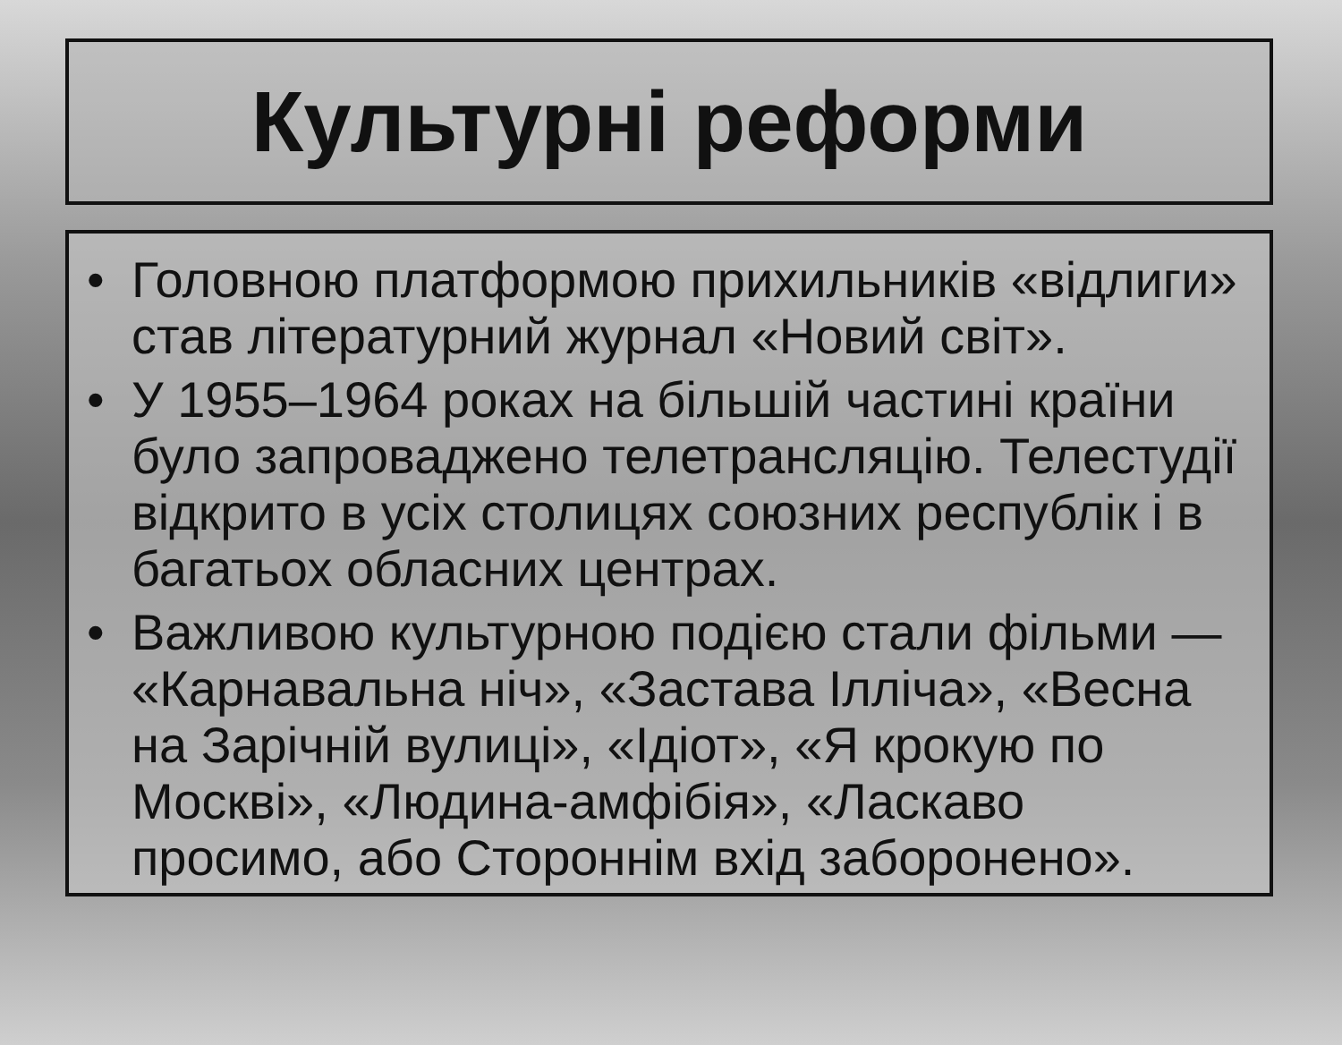Культурні реформи
• Головною платформою прихильників «відлиги» став літературний журнал «Новий світ».
• У 1955–1964 роках на більшій частині країни було запроваджено телетрансляцію. Телестудії відкрито в усіх столицях союзних республік і в багатьох обласних центрах.
• Важливою культурною подією стали фільми — «Карнавальна ніч», «Застава Ілліча», «Весна на Зарічній вулиці», «Ідіот», «Я крокую по Москві», «Людина-амфібія», «Ласкаво просимо, або Стороннім вхід заборонено».